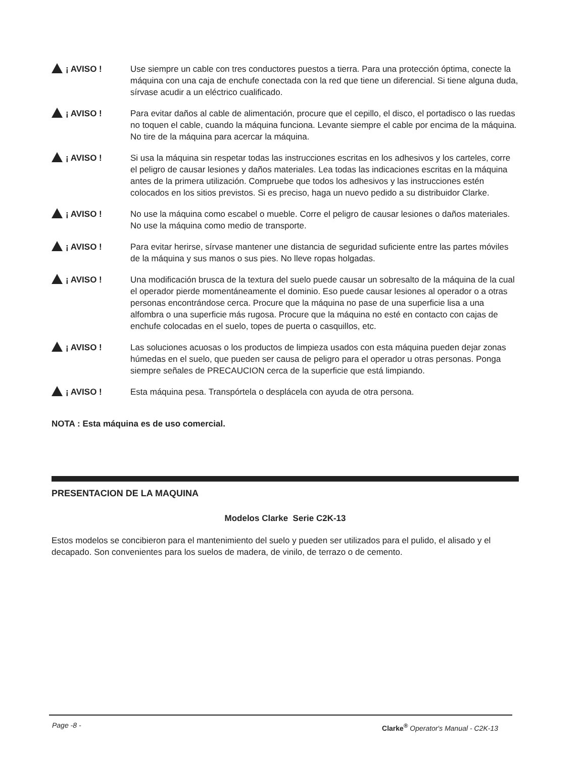¡ AVISO ! Use siempre un cable con tres conductores puestos a tierra. Para una protección óptima, conecte la máquina con una caja de enchufe conectada con la red que tiene un diferencial. Si tiene alguna duda, sírvase acudir a un eléctrico cualificado.
¡ AVISO ! Para evitar daños al cable de alimentación, procure que el cepillo, el disco, el portadisco o las ruedas no toquen el cable, cuando la máquina funciona. Levante siempre el cable por encima de la máquina. No tire de la máquina para acercar la máquina.
¡ AVISO ! Si usa la máquina sin respetar todas las instrucciones escritas en los adhesivos y los carteles, corre el peligro de causar lesiones y daños materiales. Lea todas las indicaciones escritas en la máquina antes de la primera utilización. Compruebe que todos los adhesivos y las instrucciones estén colocados en los sitios previstos. Si es preciso, haga un nuevo pedido a su distribuidor Clarke.
¡ AVISO ! No use la máquina como escabel o mueble. Corre el peligro de causar lesiones o daños materiales. No use la máquina como medio de transporte.
¡ AVISO ! Para evitar herirse, sírvase mantener une distancia de seguridad suficiente entre las partes móviles de la máquina y sus manos o sus pies. No lleve ropas holgadas.
¡ AVISO ! Una modificación brusca de la textura del suelo puede causar un sobresalto de la máquina de la cual el operador pierde momentáneamente el dominio. Eso puede causar lesiones al operador o a otras personas encontrándose cerca. Procure que la máquina no pase de una superficie lisa a una alfombra o una superficie más rugosa. Procure que la máquina no esté en contacto con cajas de enchufe colocadas en el suelo, topes de puerta o casquillos, etc.
¡ AVISO ! Las soluciones acuosas o los productos de limpieza usados con esta máquina pueden dejar zonas húmedas en el suelo, que pueden ser causa de peligro para el operador u otras personas. Ponga siempre señales de PRECAUCION cerca de la superficie que está limpiando.
¡ AVISO ! Esta máquina pesa. Transpórtela o desplácela con ayuda de otra persona.
NOTA : Esta máquina es de uso comercial.
PRESENTACION DE LA MAQUINA
Modelos Clarke Serie C2K-13
Estos modelos se concibieron para el mantenimiento del suelo y pueden ser utilizados para el pulido, el alisado y el decapado. Son convenientes para los suelos de madera, de vinilo, de terrazo o de cemento.
Page -8 - Clarke<sup>®</sup> Operator's Manual - C2K-13